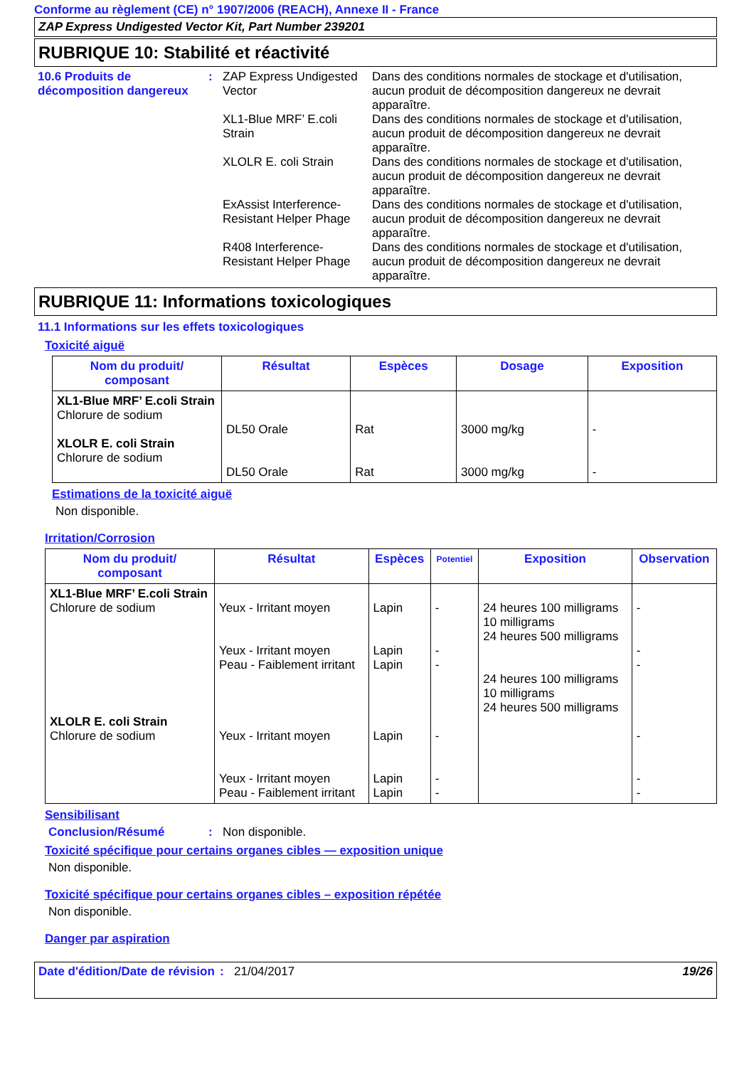Conforme au règlement (CE) n° 1907/2006 (REACH), Annexe II - France
ZAP Express Undigested Vector Kit, Part Number 239201
RUBRIQUE 10: Stabilité et réactivité
10.6 Produits de décomposition dangereux
:
ZAP Express Undigested Vector
Dans des conditions normales de stockage et d'utilisation, aucun produit de décomposition dangereux ne devrait apparaître.
XL1-Blue MRF’ E.coli Strain
Dans des conditions normales de stockage et d'utilisation, aucun produit de décomposition dangereux ne devrait apparaître.
XLOLR E. coli Strain Dans des conditions normales de stockage et d'utilisation, aucun produit de décomposition dangereux ne devrait apparaître.
ExAssist Interference-Resistant Helper Phage
Dans des conditions normales de stockage et d'utilisation, aucun produit de décomposition dangereux ne devrait apparaître.
R408 Interference-Resistant Helper Phage
Dans des conditions normales de stockage et d'utilisation, aucun produit de décomposition dangereux ne devrait apparaître.
RUBRIQUE 11: Informations toxicologiques
11.1 Informations sur les effets toxicologiques
Toxicité aiguë
| Nom du produit/ composant | Résultat | Espèces | Dosage | Exposition |
| --- | --- | --- | --- | --- |
| XL1-Blue MRF’ E.coli Strain Chlorure de sodium XLOLR E. coli Strain Chlorure de sodium | DL50 Orale DL50 Orale | Rat Rat | 3000 mg/kg 3000 mg/kg | - - |
Estimations de la toxicité aiguë
Non disponible.
Irritation/Corrosion
| Nom du produit/ composant | Résultat | Espèces | Potentiel | Exposition | Observation |
| --- | --- | --- | --- | --- | --- |
| XL1-Blue MRF’ E.coli Strain Chlorure de sodium XLOLR E. coli Strain Chlorure de sodium | Yeux - Irritant moyen Yeux - Irritant moyen Peau - Faiblement irritant Yeux - Irritant moyen Yeux - Irritant moyen Peau - Faiblement irritant | Lapin Lapin Lapin Lapin Lapin Lapin | - - - - - - | 24 heures 100 milligrams 10 milligrams 24 heures 500 milligrams 24 heures 100 milligrams 10 milligrams 24 heures 500 milligrams | - - - - - - |
Sensibilisant
Conclusion/Résumé : Non disponible.
Toxicité spécifique pour certains organes cibles — exposition unique
Non disponible.
Toxicité spécifique pour certains organes cibles – exposition répétée
Non disponible.
Danger par aspiration
Date d'édition/Date de révision
: 21/04/2017 19/26